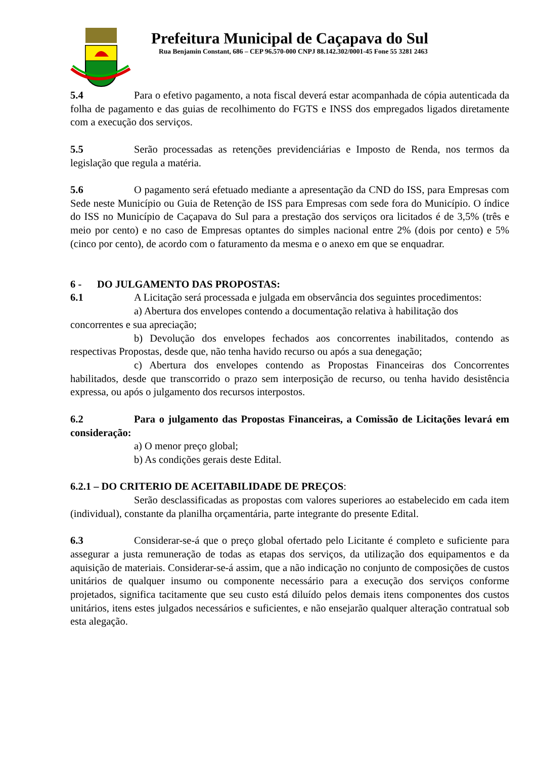Prefeitura Municipal de Caçapava do Sul
Rua Benjamin Constant, 686 – CEP 96.570-000 CNPJ 88.142.302/0001-45 Fone 55 3281 2463
5.4 Para o efetivo pagamento, a nota fiscal deverá estar acompanhada de cópia autenticada da folha de pagamento e das guias de recolhimento do FGTS e INSS dos empregados ligados diretamente com a execução dos serviços.
5.5 Serão processadas as retenções previdenciárias e Imposto de Renda, nos termos da legislação que regula a matéria.
5.6 O pagamento será efetuado mediante a apresentação da CND do ISS, para Empresas com Sede neste Município ou Guia de Retenção de ISS para Empresas com sede fora do Município. O índice do ISS no Município de Caçapava do Sul para a prestação dos serviços ora licitados é de 3,5% (três e meio por cento) e no caso de Empresas optantes do simples nacional entre 2% (dois por cento) e 5% (cinco por cento), de acordo com o faturamento da mesma e o anexo em que se enquadrar.
6 - DO JULGAMENTO DAS PROPOSTAS:
6.1 A Licitação será processada e julgada em observância dos seguintes procedimentos:
a) Abertura dos envelopes contendo a documentação relativa à habilitação dos
concorrentes e sua apreciação;
b) Devolução dos envelopes fechados aos concorrentes inabilitados, contendo as respectivas Propostas, desde que, não tenha havido recurso ou após a sua denegação;
c) Abertura dos envelopes contendo as Propostas Financeiras dos Concorrentes habilitados, desde que transcorrido o prazo sem interposição de recurso, ou tenha havido desistência expressa, ou após o julgamento dos recursos interpostos.
6.2 Para o julgamento das Propostas Financeiras, a Comissão de Licitações levará em consideração:
a) O menor preço global;
b) As condições gerais deste Edital.
6.2.1 – DO CRITERIO DE ACEITABILIDADE DE PREÇOS:
Serão desclassificadas as propostas com valores superiores ao estabelecido em cada item (individual), constante da planilha orçamentária, parte integrante do presente Edital.
6.3 Considerar-se-á que o preço global ofertado pelo Licitante é completo e suficiente para assegurar a justa remuneração de todas as etapas dos serviços, da utilização dos equipamentos e da aquisição de materiais. Considerar-se-á assim, que a não indicação no conjunto de composições de custos unitários de qualquer insumo ou componente necessário para a execução dos serviços conforme projetados, significa tacitamente que seu custo está diluído pelos demais itens componentes dos custos unitários, itens estes julgados necessários e suficientes, e não ensejarão qualquer alteração contratual sob esta alegação.